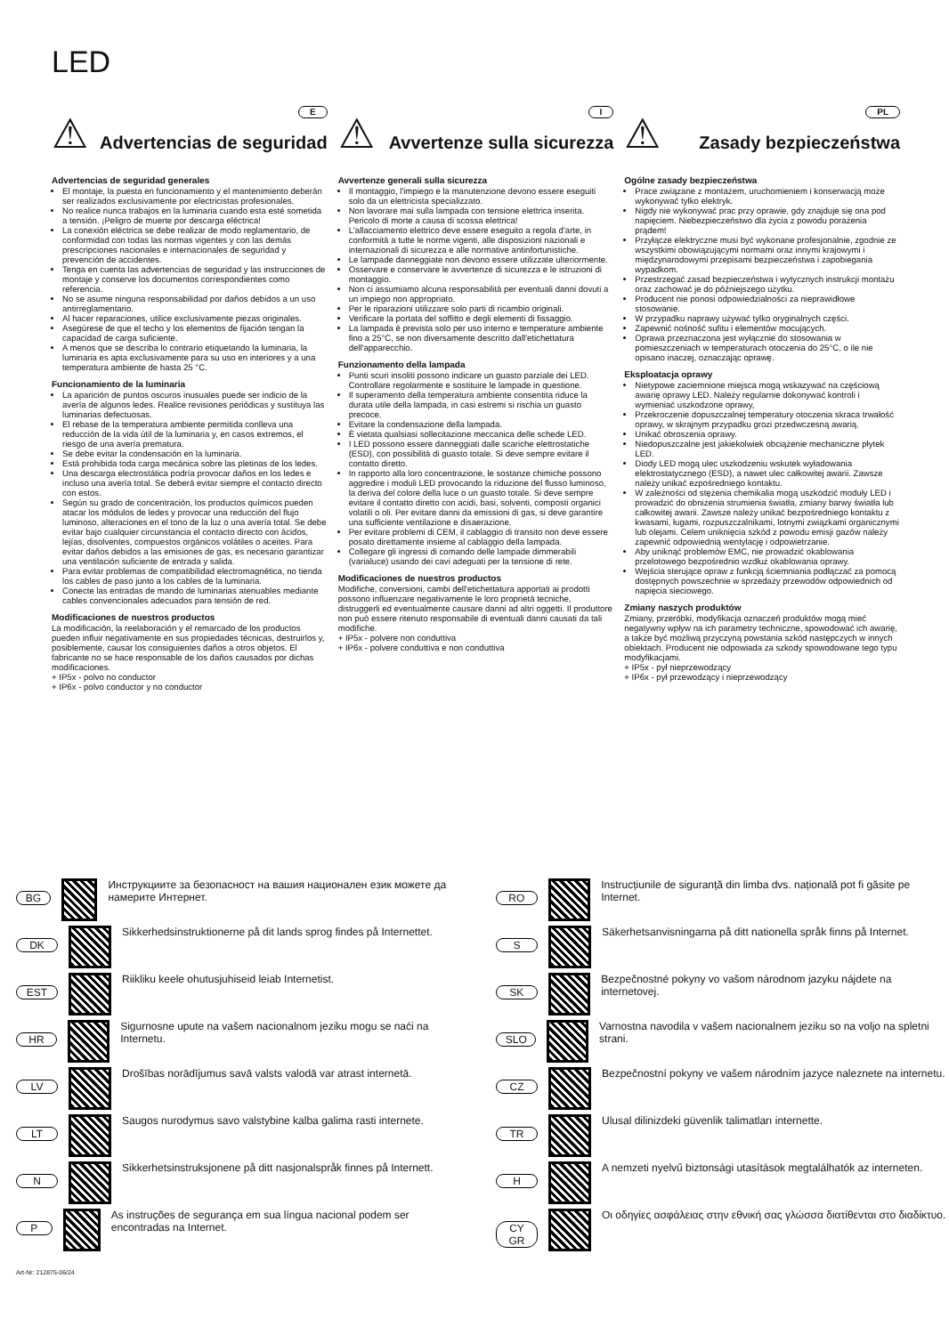LED
⚠
E
Advertencias de seguridad
Advertencias de seguridad generales
El montaje, la puesta en funcionamiento y el mantenimiento deberán ser realizados exclusivamente por electricistas profesionales.
No realice nunca trabajos en la luminaria cuando esta esté sometida a tensión. ¡Peligro de muerte por descarga eléctrica!
La conexión eléctrica se debe realizar de modo reglamentario, de conformidad con todas las normas vigentes y con las demás prescripciones nacionales e internacionales de seguridad y prevención de accidentes.
Tenga en cuenta las advertencias de seguridad y las instrucciones de montaje y conserve los documentos correspondientes como referencia.
No se asume ninguna responsabilidad por daños debidos a un uso antirreglamentario.
Al hacer reparaciones, utilice exclusivamente piezas originales.
Asegúrese de que el techo y los elementos de fijación tengan la capacidad de carga suficiente.
A menos que se describa lo contrario etiquetando la luminaria, la luminaria es apta exclusivamente para su uso en interiores y a una temperatura ambiente de hasta 25 °C.
Funcionamiento de la luminaria
La aparición de puntos oscuros inusuales puede ser indicio de la avería de algunos ledes. Realice revisiones periódicas y sustituya las luminarias defectuosas.
El rebase de la temperatura ambiente permitida conlleva una reducción de la vida útil de la luminaria y, en casos extremos, el riesgo de una avería prematura.
Se debe evitar la condensación en la luminaria.
Está prohibida toda carga mecánica sobre las pletinas de los ledes.
Una descarga electrostática podría provocar daños en los ledes e incluso una avería total. Se deberá evitar siempre el contacto directo con estos.
Según su grado de concentración, los productos químicos pueden atacar los módulos de ledes y provocar una reducción del flujo luminoso, alteraciones en el tono de la luz o una avería total. Se debe evitar bajo cualquier circunstancia el contacto directo con ácidos, lejías, disolventes, compuestos orgánicos volátiles o aceites. Para evitar daños debidos a las emisiones de gas, es necesario garantizar una ventilación suficiente de entrada y salida.
Para evitar problemas de compatibilidad electromagnética, no tienda los cables de paso junto a los cables de la luminaria.
Conecte las entradas de mando de luminarias atenuables mediante cables convencionales adecuados para tensión de red.
Modificaciones de nuestros productos
La modificación, la reelaboración y el remarcado de los productos pueden influir negativamente en sus propiedades técnicas, destruirlos y, posiblemente, causar los consiguientes daños a otros objetos. El fabricante no se hace responsable de los daños causados por dichas modificaciones.
+ IP5x - polvo no conductor
+ IP6x - polvo conductor y no conductor
⚠
I
Avvertenze sulla sicurezza
Avvertenze generali sulla sicurezza
Il montaggio, l'impiego e la manutenzione devono essere eseguiti solo da un elettricista specializzato.
Non lavorare mai sulla lampada con tensione elettrica inserita. Pericolo di morte a causa di scossa elettrica!
L'allacciamento elettrico deve essere eseguito a regola d'arte, in conformità a tutte le norme vigenti, alle disposizioni nazionali e internazionali di sicurezza e alle normative antinfortunistiche.
Le lampade danneggiate non devono essere utilizzate ulteriormente.
Osservare e conservare le avvertenze di sicurezza e le istruzioni di montaggio.
Non ci assumiamo alcuna responsabilità per eventuali danni dovuti a un impiego non appropriato.
Per le riparazioni utilizzare solo parti di ricambio originali.
Verificare la portata del soffitto e degli elementi di fissaggio.
La lampada è prevista solo per uso interno e temperature ambiente fino a 25°C, se non diversamente descritto dall'etichettatura dell'apparecchio.
Funzionamento della lampada
Punti scuri insoliti possono indicare un guasto parziale dei LED. Controllare regolarmente e sostituire le lampade in questione.
Il superamento della temperatura ambiente consentita riduce la durata utile della lampada, in casi estremi si rischia un guasto precoce.
Evitare la condensazione della lampada.
È vietata qualsiasi sollecitazione meccanica delle schede LED.
I LED possono essere danneggiati dalle scariche elettrostatiche (ESD), con possibilità di guasto totale. Si deve sempre evitare il contatto diretto.
In rapporto alla loro concentrazione, le sostanze chimiche possono aggredire i moduli LED provocando la riduzione del flusso luminoso, la deriva del colore della luce o un guasto totale. Si deve sempre evitare il contatto diretto con acidi, basi, solventi, composti organici volatili o oli. Per evitare danni da emissioni di gas, si deve garantire una sufficiente ventilazione e disaerazione.
Per evitare problemi di CEM, il cablaggio di transito non deve essere posato direttamente insieme al cablaggio della lampada.
Collegare gli ingressi di comando delle lampade dimmerabili (varialuce) usando dei cavi adeguati per la tensione di rete.
Modificaciones de nuestros productos
Modifiche, conversioni, cambi dell'etichettatura apportati ai prodotti possono influenzare negativamente le loro proprietà tecniche, distruggerli ed eventualmente causare danni ad altri oggetti. Il produttore non può essere ritenuto responsabile di eventuali danni causati da tali modifiche.
+ IP5x - polvere non conduttiva
+ IP6x - polvere conduttiva e non conduttiva
⚠
PL
Zasady bezpieczeństwa
Ogólne zasady bezpieczeństwa
Prace związane z montażem, uruchomieniem i konserwacją może wykonywać tylko elektryk.
Nigdy nie wykonywać prac przy oprawie, gdy znajduje się ona pod napięciem. Niebezpieczeństwo dla życia z powodu porażenia prądem!
Przyłącze elektryczne musi być wykonane profesjonalnie, zgodnie ze wszystkimi obowiązującymi normami oraz innymi krajowymi i międzynarodowymi przepisami bezpieczeństwa i zapobiegania wypadkom.
Przestrzegać zasad bezpieczeństwa i wytycznych instrukcji montażu oraz zachować je do późniejszego użytku.
Producent nie ponosi odpowiedzialności za nieprawidłowe stosowanie.
W przypadku naprawy używać tylko oryginalnych części.
Zapewnić nośność sufitu i elementów mocujących.
Oprawa przeznaczona jest wyłącznie do stosowania w pomieszczeniach w temperaturach otoczenia do 25°C, o ile nie opisano inaczej, oznaczając oprawę.
Eksploatacja oprawy
Nietypowe zaciemnione miejsca mogą wskazywać na częściową awarię oprawy LED. Należy regularnie dokonywać kontroli i wymieniać uszkodzone oprawy,
Przekroczenie dopuszczalnej temperatury otoczenia skraca trwałość oprawy, w skrajnym przypadku grozi przedwczesną awarią.
Unikać obroszenia oprawy.
Niedopuszczalne jest jakiekolwiek obciążenie mechaniczne płytek LED.
Diody LED mogą ulec uszkodzeniu wskutek wyładowania elektrostatycznego (ESD), a nawet ulec całkowitej awarii. Zawsze należy unikać ezpośredniego kontaktu.
W zależności od stężenia chemikalia mogą uszkodzić moduły LED i prowadzić do obniżenia strumienia światła, zmiany barwy światła lub całkowitej awarii. Zawsze należy unikać bezpośredniego kontaktu z kwasami, ługami, rozpuszczalnikami, lotnymi związkami organicznymi lub olejami. Celem uniknięcia szkód z powodu emisji gazów należy zapewnić odpowiednią wentylację i odpowietrzanie.
Aby uniknąć problemów EMC, nie prowadzić okablowania przelotowego bezpośrednio wzdłuż okablowania oprawy.
Wejścia sterujące opraw z funkcją ściemniania podłączać za pomocą dostępnych powszechnie w sprzedaży przewodów odpowiednich od napięcia sieciowego.
Zmiany naszych produktów
Zmiany, przeróbki, modyfikacja oznaczeń produktów mogą mieć negatywny wpływ na ich parametry techniczne, spowodować ich awarię, a także być możliwą przyczyną powstania szkód następczych w innych obiektach. Producent nie odpowiada za szkody spowodowane tego typu modyfikacjami.
+ IP5x - pył nieprzewodzący
+ IP6x - pył przewodzący i nieprzewodzący
BG Инструкциите за безопасност на вашия национален език можете да намерите Интернет.
DK Sikkerhedsinstruktionerne på dit lands sprog findes på Internettet.
EST Riikliku keele ohutusjuhiseid leiab Internetist.
HR Sigurnosne upute na vašem nacionalnom jeziku mogu se naći na Internetu.
LV Drošības norādījumus savā valsts valodā var atrast internetā.
LT Saugos nurodymus savo valstybine kalba galima rasti internete.
N Sikkerhetsinstruksjonene på ditt nasjonalspråk finnes på Internett.
P As instruções de segurança em sua língua nacional podem ser encontradas na Internet.
RO Instrucțiunile de siguranță din limba dvs. națională pot fi găsite pe Internet.
S Säkerhetsanvisningarna på ditt nationella språk finns på Internet.
SK Bezpečnostné pokyny vo vašom národnom jazyku nájdete na internetovej.
SLO Varnostna navodila v vašem nacionalnem jeziku so na voljo na spletni strani.
CZ Bezpečnostní pokyny ve vašem národním jazyce naleznete na internetu.
TR Ulusal dilinizdeki güvenlik talimatları internette.
H A nemzeti nyelvű biztonsági utasítások megtalálhatók az interneten.
CY
GR Οι οδηγίες ασφάλειας στην εθνική σας γλώσσα διατίθενται στο διαδίκτυο.
Art-Nr: 212875-06/24